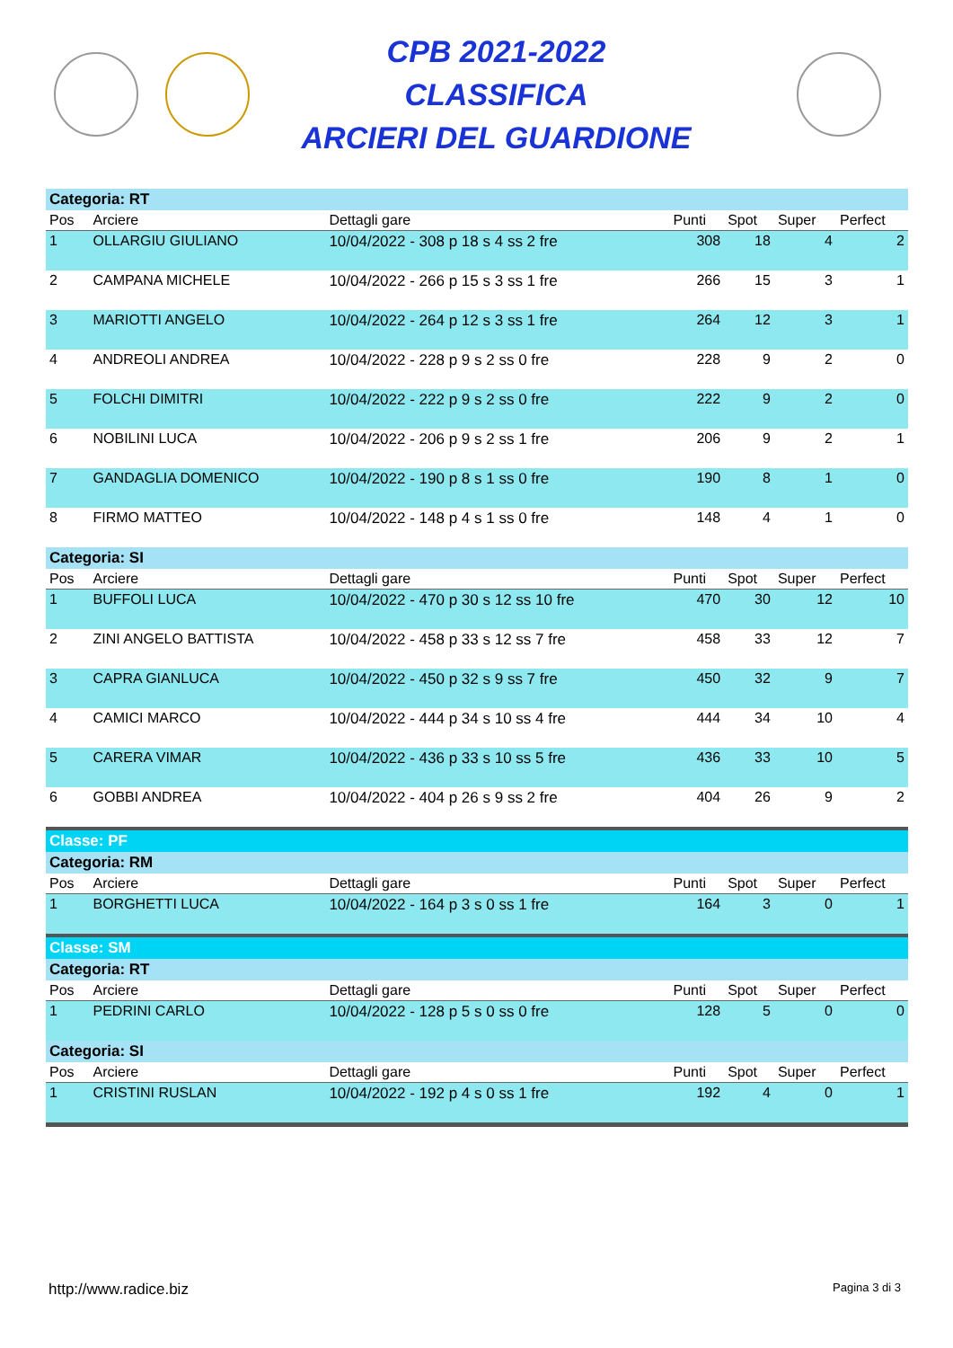CPB 2021-2022
CLASSIFICA
ARCIERI DEL GUARDIONE
| Categoria: RT | | | | | | |
| Pos | Arciere | Dettagli gare | Punti | Spot | Super | Perfect |
| 1 | OLLARGIU GIULIANO | 10/04/2022 - 308 p 18 s 4 ss 2 fre | 308 | 18 | 4 | 2 |
| 2 | CAMPANA MICHELE | 10/04/2022 - 266 p 15 s 3 ss 1 fre | 266 | 15 | 3 | 1 |
| 3 | MARIOTTI ANGELO | 10/04/2022 - 264 p 12 s 3 ss 1 fre | 264 | 12 | 3 | 1 |
| 4 | ANDREOLI ANDREA | 10/04/2022 - 228 p 9 s 2 ss 0 fre | 228 | 9 | 2 | 0 |
| 5 | FOLCHI DIMITRI | 10/04/2022 - 222 p 9 s 2 ss 0 fre | 222 | 9 | 2 | 0 |
| 6 | NOBILINI LUCA | 10/04/2022 - 206 p 9 s 2 ss 1 fre | 206 | 9 | 2 | 1 |
| 7 | GANDAGLIA DOMENICO | 10/04/2022 - 190 p 8 s 1 ss 0 fre | 190 | 8 | 1 | 0 |
| 8 | FIRMO MATTEO | 10/04/2022 - 148 p 4 s 1 ss 0 fre | 148 | 4 | 1 | 0 |
| Categoria: SI | | | | | | |
| Pos | Arciere | Dettagli gare | Punti | Spot | Super | Perfect |
| 1 | BUFFOLI LUCA | 10/04/2022 - 470 p 30 s 12 ss 10 fre | 470 | 30 | 12 | 10 |
| 2 | ZINI ANGELO BATTISTA | 10/04/2022 - 458 p 33 s 12 ss 7 fre | 458 | 33 | 12 | 7 |
| 3 | CAPRA GIANLUCA | 10/04/2022 - 450 p 32 s 9 ss 7 fre | 450 | 32 | 9 | 7 |
| 4 | CAMICI MARCO | 10/04/2022 - 444 p 34 s 10 ss 4 fre | 444 | 34 | 10 | 4 |
| 5 | CARERA VIMAR | 10/04/2022 - 436 p 33 s 10 ss 5 fre | 436 | 33 | 10 | 5 |
| 6 | GOBBI ANDREA | 10/04/2022 - 404 p 26 s 9 ss 2 fre | 404 | 26 | 9 | 2 |
| Classe: PF | | | | | | |
| Categoria: RM | | | | | | |
| Pos | Arciere | Dettagli gare | Punti | Spot | Super | Perfect |
| 1 | BORGHETTI LUCA | 10/04/2022 - 164 p 3 s 0 ss 1 fre | 164 | 3 | 0 | 1 |
| Classe: SM | | | | | | |
| Categoria: RT | | | | | | |
| Pos | Arciere | Dettagli gare | Punti | Spot | Super | Perfect |
| 1 | PEDRINI CARLO | 10/04/2022 - 128 p 5 s 0 ss 0 fre | 128 | 5 | 0 | 0 |
| Categoria: SI | | | | | | |
| Pos | Arciere | Dettagli gare | Punti | Spot | Super | Perfect |
| 1 | CRISTINI RUSLAN | 10/04/2022 - 192 p 4 s 0 ss 1 fre | 192 | 4 | 0 | 1 |
http://www.radice.biz Pagina 3 di 3